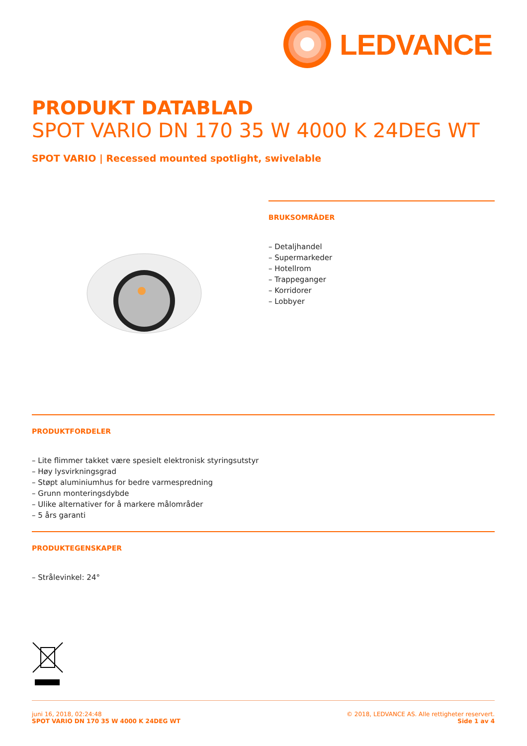LEDVANCE
PRODUKT DATABLAD
SPOT VARIO DN 170 35 W 4000 K 24DEG WT
SPOT VARIO | Recessed mounted spotlight, swivelable
BRUKSOMRÅDER
– Detaljhandel
– Supermarkeder
– Hotellrom
– Trappeganger
– Korridorer
– Lobbyer
PRODUKTFORDELER
– Lite flimmer takket være spesielt elektronisk styringsutstyr
– Høy lysvirkningsgrad
– Støpt aluminiumhus for bedre varmespredning
– Grunn monteringsdybde
– Ulike alternativer for å markere målområder
– 5 års garanti
PRODUKTEGENSKAPER
– Strålevinkel: 24°
juni 16, 2018, 02:24:48
SPOT VARIO DN 170 35 W 4000 K 24DEG WT
© 2018, LEDVANCE AS. Alle rettigheter reservert.
Side 1 av 4